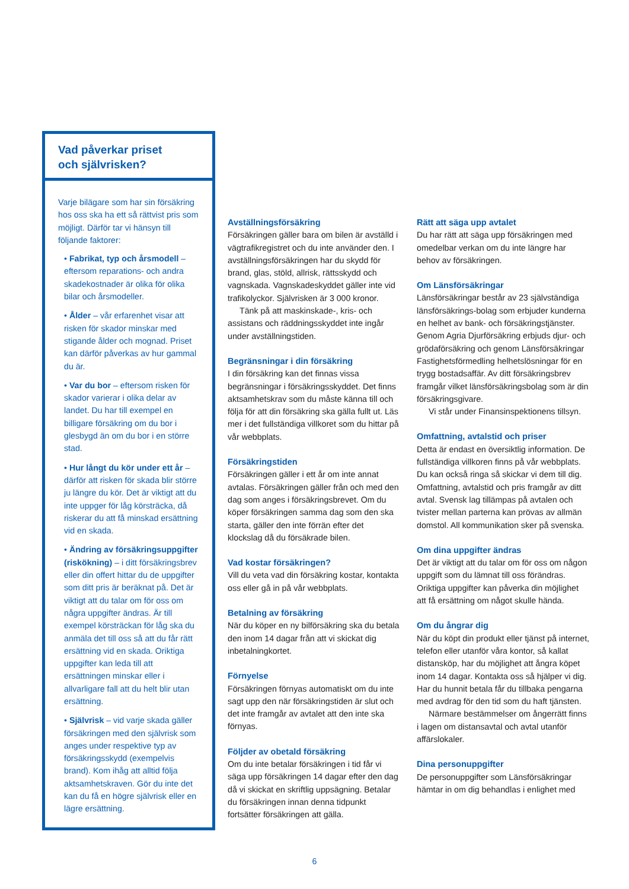Vad påverkar priset
och självrisken?
Varje bilägare som har sin försäkring hos oss ska ha ett så rättvist pris som möjligt. Därför tar vi hänsyn till följande faktorer:
• Fabrikat, typ och årsmodell – eftersom reparations- och andra skadekostnader är olika för olika bilar och årsmodeller.
• Ålder – vår erfarenhet visar att risken för skador minskar med stigande ålder och mognad. Priset kan därför påverkas av hur gammal du är.
• Var du bor – eftersom risken för skador varierar i olika delar av landet. Du har till exempel en billigare försäkring om du bor i glesbygd än om du bor i en större stad.
• Hur långt du kör under ett år – därför att risken för skada blir större ju längre du kör. Det är viktigt att du inte uppger för låg körsträcka, då riskerar du att få minskad ersättning vid en skada.
• Ändring av försäkringsuppgifter (riskökning) – i ditt försäkringsbrev eller din offert hittar du de uppgifter som ditt pris är beräknat på. Det är viktigt att du talar om för oss om några uppgifter ändras. Är till exempel körsträckan för låg ska du anmäla det till oss så att du får rätt ersättning vid en skada. Oriktiga uppgifter kan leda till att ersättningen minskar eller i allvarligare fall att du helt blir utan ersättning.
• Självrisk – vid varje skada gäller försäkringen med den självrisk som anges under respektive typ av försäkringsskydd (exempelvis brand). Kom ihåg att alltid följa aktsamhetskraven. Gör du inte det kan du få en högre självrisk eller en lägre ersättning.
Avställningsförsäkring
Försäkringen gäller bara om bilen är avställd i vägtrafikregistret och du inte använder den. I avställningsförsäkringen har du skydd för brand, glas, stöld, allrisk, rättsskydd och vagnskada. Vagnskadeskyddet gäller inte vid trafikolyckor. Självrisken är 3 000 kronor.
Tänk på att maskinskade-, kris- och assistans och räddningsskyddet inte ingår under avställningstiden.
Begränsningar i din försäkring
I din försäkring kan det finnas vissa begränsningar i försäkringsskyddet. Det finns aktsamhetskrav som du måste känna till och följa för att din försäkring ska gälla fullt ut. Läs mer i det fullständiga villkoret som du hittar på vår webbplats.
Försäkringstiden
Försäkringen gäller i ett år om inte annat avtalas. Försäkringen gäller från och med den dag som anges i försäkringsbrevet. Om du köper försäkringen samma dag som den ska starta, gäller den inte förrän efter det klockslag då du försäkrade bilen.
Vad kostar försäkringen?
Vill du veta vad din försäkring kostar, kontakta oss eller gå in på vår webbplats.
Betalning av försäkring
När du köper en ny bilförsäkring ska du betala den inom 14 dagar från att vi skickat dig inbetalningkortet.
Förnyelse
Försäkringen förnyas automatiskt om du inte sagt upp den när försäkringstiden är slut och det inte framgår av avtalet att den inte ska förnyas.
Följder av obetald försäkring
Om du inte betalar försäkringen i tid får vi säga upp försäkringen 14 dagar efter den dag då vi skickat en skriftlig uppsägning. Betalar du försäkringen innan denna tidpunkt fortsätter försäkringen att gälla.
Rätt att säga upp avtalet
Du har rätt att säga upp försäkringen med omedelbar verkan om du inte längre har behov av försäkringen.
Om Länsförsäkringar
Länsförsäkringar består av 23 självständiga länsförsäkrings-bolag som erbjuder kunderna en helhet av bank- och försäkringstjänster. Genom Agria Djurförsäkring erbjuds djur- och grödaförsäkring och genom Länsförsäkringar Fastighetsförmedling helhetslösningar för en trygg bostadsaffär. Av ditt försäkringsbrev framgår vilket länsförsäkringsbolag som är din försäkringsgivare.
Vi står under Finansinspektionens tillsyn.
Omfattning, avtalstid och priser
Detta är endast en översiktlig information. De fullständiga villkoren finns på vår webbplats. Du kan också ringa så skickar vi dem till dig. Omfattning, avtalstid och pris framgår av ditt avtal. Svensk lag tillämpas på avtalen och tvister mellan parterna kan prövas av allmän domstol. All kommunikation sker på svenska.
Om dina uppgifter ändras
Det är viktigt att du talar om för oss om någon uppgift som du lämnat till oss förändras. Oriktiga uppgifter kan påverka din möjlighet att få ersättning om något skulle hända.
Om du ångrar dig
När du köpt din produkt eller tjänst på internet, telefon eller utanför våra kontor, så kallat distansköp, har du möjlighet att ångra köpet inom 14 dagar. Kontakta oss så hjälper vi dig. Har du hunnit betala får du tillbaka pengarna med avdrag för den tid som du haft tjänsten.
Närmare bestämmelser om ångerrätt finns i lagen om distansavtal och avtal utanför affärslokaler.
Dina personuppgifter
De personuppgifter som Länsförsäkringar hämtar in om dig behandlas i enlighet med
6